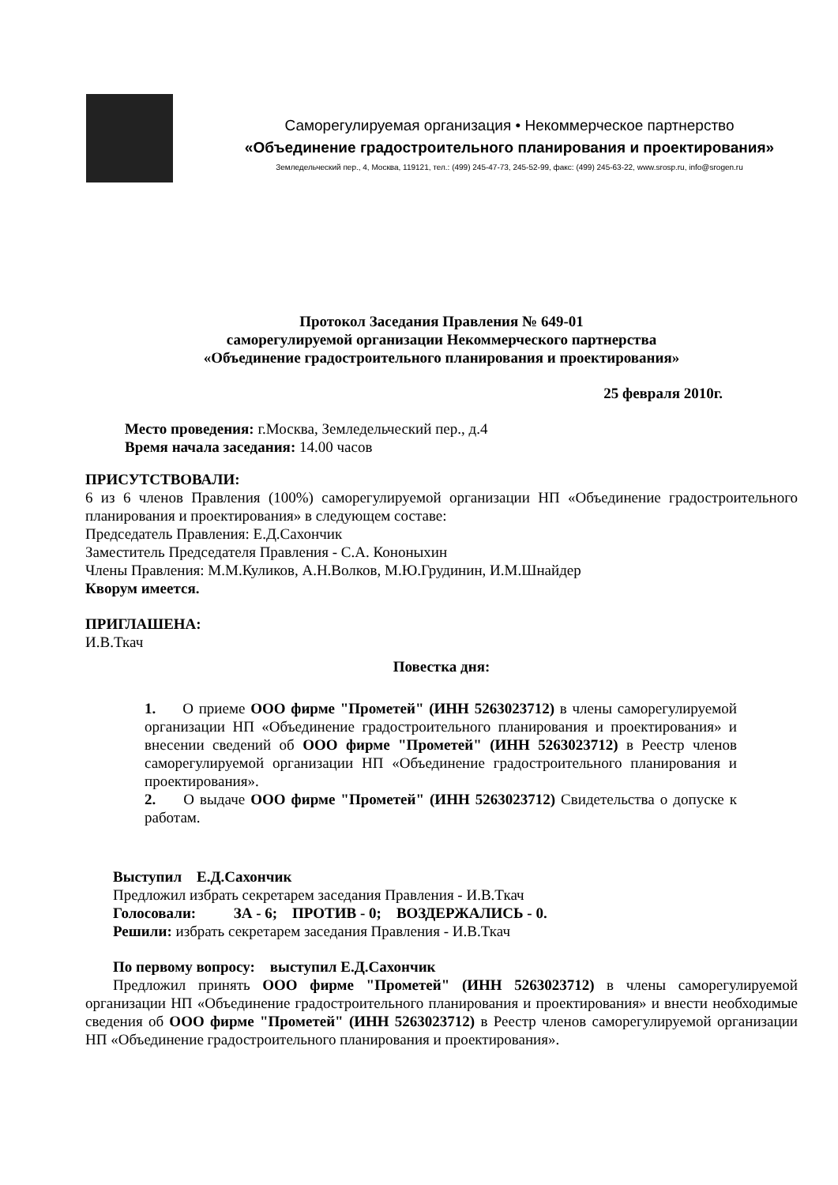Саморегулируемая организация • Некоммерческое партнерство
«Объединение градостроительного планирования и проектирования»
Земледельческий пер., 4, Москва, 119121, тел.: (499) 245-47-73, 245-52-99, факс: (499) 245-63-22, www.srosp.ru, info@srogen.ru
Протокол Заседания Правления № 649-01
саморегулируемой организации Некоммерческого партнерства
«Объединение градостроительного планирования и проектирования»
25 февраля 2010г.
Место проведения: г.Москва, Земледельческий пер., д.4
Время начала заседания: 14.00 часов
ПРИСУТСТВОВАЛИ:
6 из 6 членов Правления (100%) саморегулируемой организации НП «Объединение градостроительного планирования и проектирования» в следующем составе:
Председатель Правления: Е.Д.Сахончик
Заместитель Председателя Правления - С.А. Кононыхин
Члены Правления: М.М.Куликов, А.Н.Волков, М.Ю.Грудинин, И.М.Шнайдер
Кворум имеется.
ПРИГЛАШЕНА:
И.В.Ткач
Повестка дня:
1. О приеме ООО фирме "Прометей" (ИНН 5263023712) в члены саморегулируемой организации НП «Объединение градостроительного планирования и проектирования» и внесении сведений об ООО фирме "Прометей" (ИНН 5263023712) в Реестр членов саморегулируемой организации НП «Объединение градостроительного планирования и проектирования».
2. О выдаче ООО фирме "Прометей" (ИНН 5263023712) Свидетельства о допуске к работам.
Выступил Е.Д.Сахончик
Предложил избрать секретарем заседания Правления - И.В.Ткач
Голосовали: ЗА - 6; ПРОТИВ - 0; ВОЗДЕРЖАЛИСЬ - 0.
Решили: избрать секретарем заседания Правления - И.В.Ткач
По первому вопросу: выступил Е.Д.Сахончик
Предложил принять ООО фирме "Прометей" (ИНН 5263023712) в члены саморегулируемой организации НП «Объединение градостроительного планирования и проектирования» и внести необходимые сведения об ООО фирме "Прометей" (ИНН 5263023712) в Реестр членов саморегулируемой организации НП «Объединение градостроительного планирования и проектирования».